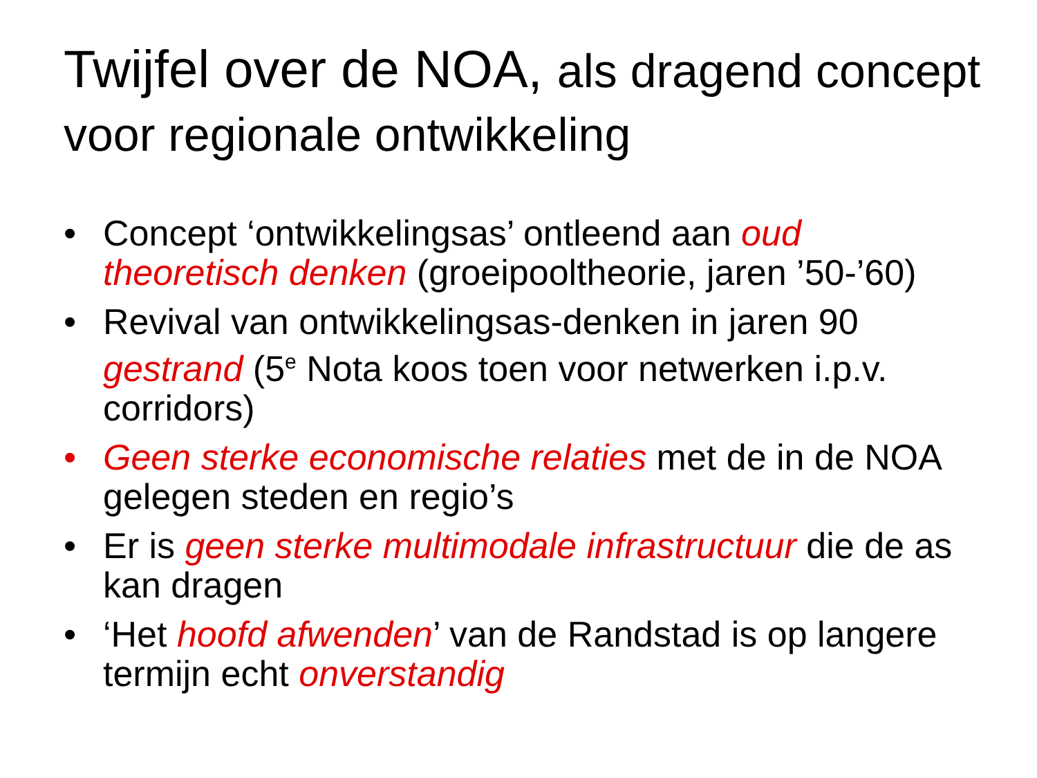Twijfel over de NOA, als dragend concept voor regionale ontwikkeling
• Concept ‘ontwikkelingsas’ ontleend aan oud theoretisch denken (groeipooltheorie, jaren ’50-’60)
• Revival van ontwikkelingsas-denken in jaren 90 gestrand (5<sup>e</sup> Nota koos toen voor netwerken i.p.v. corridors)
• Geen sterke economische relaties met de in de NOA gelegen steden en regio’s
• Er is geen sterke multimodale infrastructuur die de as kan dragen
• ‘Het hoofd afwenden’ van de Randstad is op langere termijn echt onverstandig